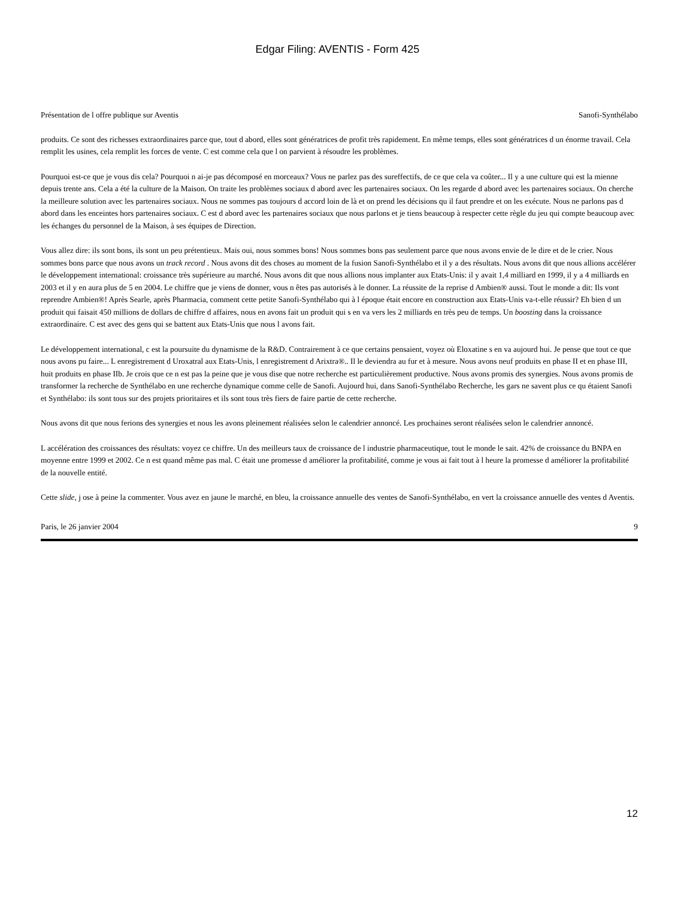Edgar Filing: AVENTIS - Form 425
Présentation de l offre publique sur Aventis Sanofi-Synthélabo
produits. Ce sont des richesses extraordinaires parce que, tout d abord, elles sont génératrices de profit très rapidement. En même temps, elles sont génératrices d un énorme travail. Cela remplit les usines, cela remplit les forces de vente. C est comme cela que l on parvient à résoudre les problèmes.
Pourquoi est-ce que je vous dis cela? Pourquoi n ai-je pas décomposé en morceaux? Vous ne parlez pas des sureffectifs, de ce que cela va coûter... Il y a une culture qui est la mienne depuis trente ans. Cela a été la culture de la Maison. On traite les problèmes sociaux d abord avec les partenaires sociaux. On les regarde d abord avec les partenaires sociaux. On cherche la meilleure solution avec les partenaires sociaux. Nous ne sommes pas toujours d accord loin de là et on prend les décisions qu il faut prendre et on les exécute. Nous ne parlons pas d abord dans les enceintes hors partenaires sociaux. C est d abord avec les partenaires sociaux que nous parlons et je tiens beaucoup à respecter cette règle du jeu qui compte beaucoup avec les échanges du personnel de la Maison, à ses équipes de Direction.
Vous allez dire: ils sont bons, ils sont un peu prétentieux. Mais oui, nous sommes bons! Nous sommes bons pas seulement parce que nous avons envie de le dire et de le crier. Nous sommes bons parce que nous avons un track record . Nous avons dit des choses au moment de la fusion Sanofi-Synthélabo et il y a des résultats. Nous avons dit que nous allions accélérer le développement international: croissance très supérieure au marché. Nous avons dit que nous allions nous implanter aux Etats-Unis: il y avait 1,4 milliard en 1999, il y a 4 milliards en 2003 et il y en aura plus de 5 en 2004. Le chiffre que je viens de donner, vous n êtes pas autorisés à le donner. La réussite de la reprise d Ambien® aussi. Tout le monde a dit: Ils vont reprendre Ambien®! Après Searle, après Pharmacia, comment cette petite Sanofi-Synthélabo qui à l époque était encore en construction aux Etats-Unis va-t-elle réussir? Eh bien d un produit qui faisait 450 millions de dollars de chiffre d affaires, nous en avons fait un produit qui s en va vers les 2 milliards en très peu de temps. Un boosting dans la croissance extraordinaire. C est avec des gens qui se battent aux Etats-Unis que nous l avons fait.
Le développement international, c est la poursuite du dynamisme de la R&D. Contrairement à ce que certains pensaient, voyez où Eloxatine s en va aujourd hui. Je pense que tout ce que nous avons pu faire... L enregistrement d Uroxatral aux Etats-Unis, l enregistrement d Arixtra®.. Il le deviendra au fur et à mesure. Nous avons neuf produits en phase II et en phase III, huit produits en phase IIb. Je crois que ce n est pas la peine que je vous dise que notre recherche est particulièrement productive. Nous avons promis des synergies. Nous avons promis de transformer la recherche de Synthélabo en une recherche dynamique comme celle de Sanofi. Aujourd hui, dans Sanofi-Synthélabo Recherche, les gars ne savent plus ce qu étaient Sanofi et Synthélabo: ils sont tous sur des projets prioritaires et ils sont tous très fiers de faire partie de cette recherche.
Nous avons dit que nous ferions des synergies et nous les avons pleinement réalisées selon le calendrier annoncé. Les prochaines seront réalisées selon le calendrier annoncé.
L accélération des croissances des résultats: voyez ce chiffre. Un des meilleurs taux de croissance de l industrie pharmaceutique, tout le monde le sait. 42% de croissance du BNPA en moyenne entre 1999 et 2002. Ce n est quand même pas mal. C était une promesse d améliorer la profitabilité, comme je vous ai fait tout à l heure la promesse d améliorer la profitabilité de la nouvelle entité.
Cette slide, j ose à peine la commenter. Vous avez en jaune le marché, en bleu, la croissance annuelle des ventes de Sanofi-Synthélabo, en vert la croissance annuelle des ventes d Aventis.
Paris, le 26 janvier 2004 9
12